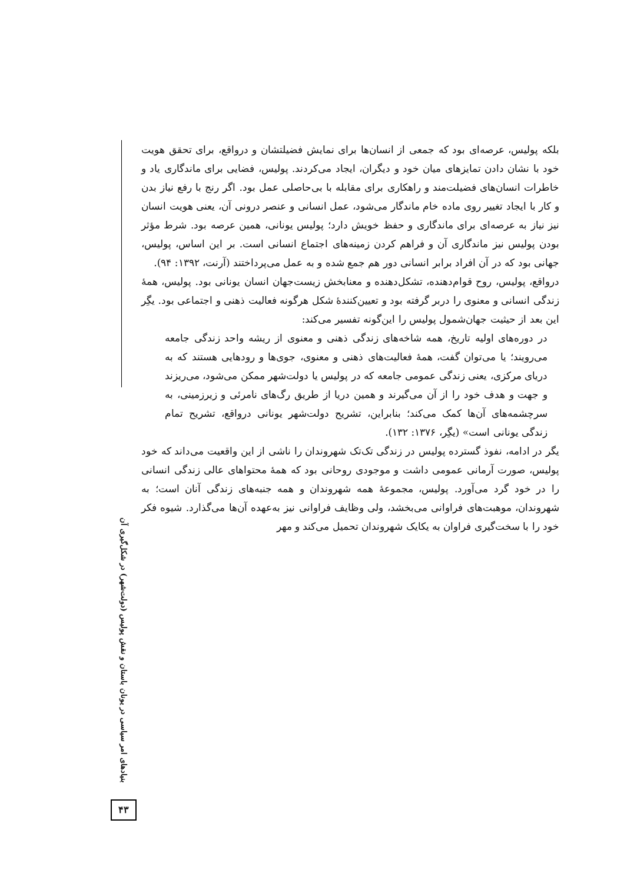بلکه پولیس، عرصه‌ای بود که جمعی از انسان‌ها برای نمایش فضیلتشان و درواقع، برای تحقق هویت خود با نشان دادن تمایزهای میان خود و دیگران، ایجاد می‌کردند. پولیس، فضایی برای ماندگاری یاد و خاطرات انسان‌های فضیلت‌مند و راهکاری برای مقابله با بی‌حاصلی عمل بود. اگر رنج با رفع نیاز بدن و کار با ایجاد تغییر روی ماده خام ماندگار می‌شود، عمل انسانی و عنصر درونی آن، یعنی هویت انسان نیز نیاز به عرصه‌ای برای ماندگاری و حفظ خویش دارد؛ پولیس یونانی، همین عرصه بود. شرط مؤثر بودن پولیس نیز ماندگاری آن و فراهم کردن زمینه‌های اجتماع انسانی است. بر این اساس، پولیس، جهانی بود که در آن افراد برابر انسانی دور هم جمع شده و به عمل می‌پرداختند (آرنت، ۱۳۹۲: ۹۴).
درواقع، پولیس، روح قوام‌دهنده، تشکل‌دهنده و معنابخش زیست‌جهان انسان یونانی بود. پولیس، همهٔ زندگی انسانی و معنوی را دربر گرفته بود و تعیین‌کنندهٔ شکل هرگونه فعالیت ذهنی و اجتماعی بود. یگِر این بعد از حیثیت جهان‌شمول پولیس را این‌گونه تفسیر می‌کند:
در دوره‌های اولیه تاریخ، همه شاخه‌های زندگی ذهنی و معنوی از ریشه واحد زندگی جامعه می‌رویند؛ یا می‌توان گفت، همهٔ فعالیت‌های ذهنی و معنوی، جوی‌ها و رودهایی هستند که به دریای مرکزی، یعنی زندگی عمومی جامعه که در پولیس یا دولت‌شهر ممکن می‌شود، می‌ریزند و جهت و هدف خود را از آن می‌گیرند و همین دریا از طریق رگ‌های نامرئی و زیرزمینی، به سرچشمه‌های آن‌ها کمک می‌کند؛ بنابراین، تشریح دولت‌شهر یونانی درواقع، تشریح تمام زندگی یونانی است» (یگِر، ۱۳۷۶: ۱۳۲).
یگر در ادامه، نفوذ گسترده پولیس در زندگی تک‌تک شهروندان را ناشی از این واقعیت می‌داند که خود پولیس، صورت آرمانی عمومی داشت و موجودی روحانی بود که همهٔ محتواهای عالی زندگی انسانی را در خود گرد می‌آورد. پولیس، مجموعهٔ همه شهروندان و همه جنبه‌های زندگی آنان است؛ به شهروندان، موهبت‌های فراوانی می‌بخشد، ولی وظایف فراوانی نیز به‌عهده آن‌ها می‌گذارد. شیوه فکر خود را با سخت‌گیری فراوان به یکایک شهروندان تحمیل می‌کند و مهر
بنیادهای امر سیاسی در یونان باستان و نقش پولیس (دولت‌شهر) در شکل‌گیری آن
۴۳